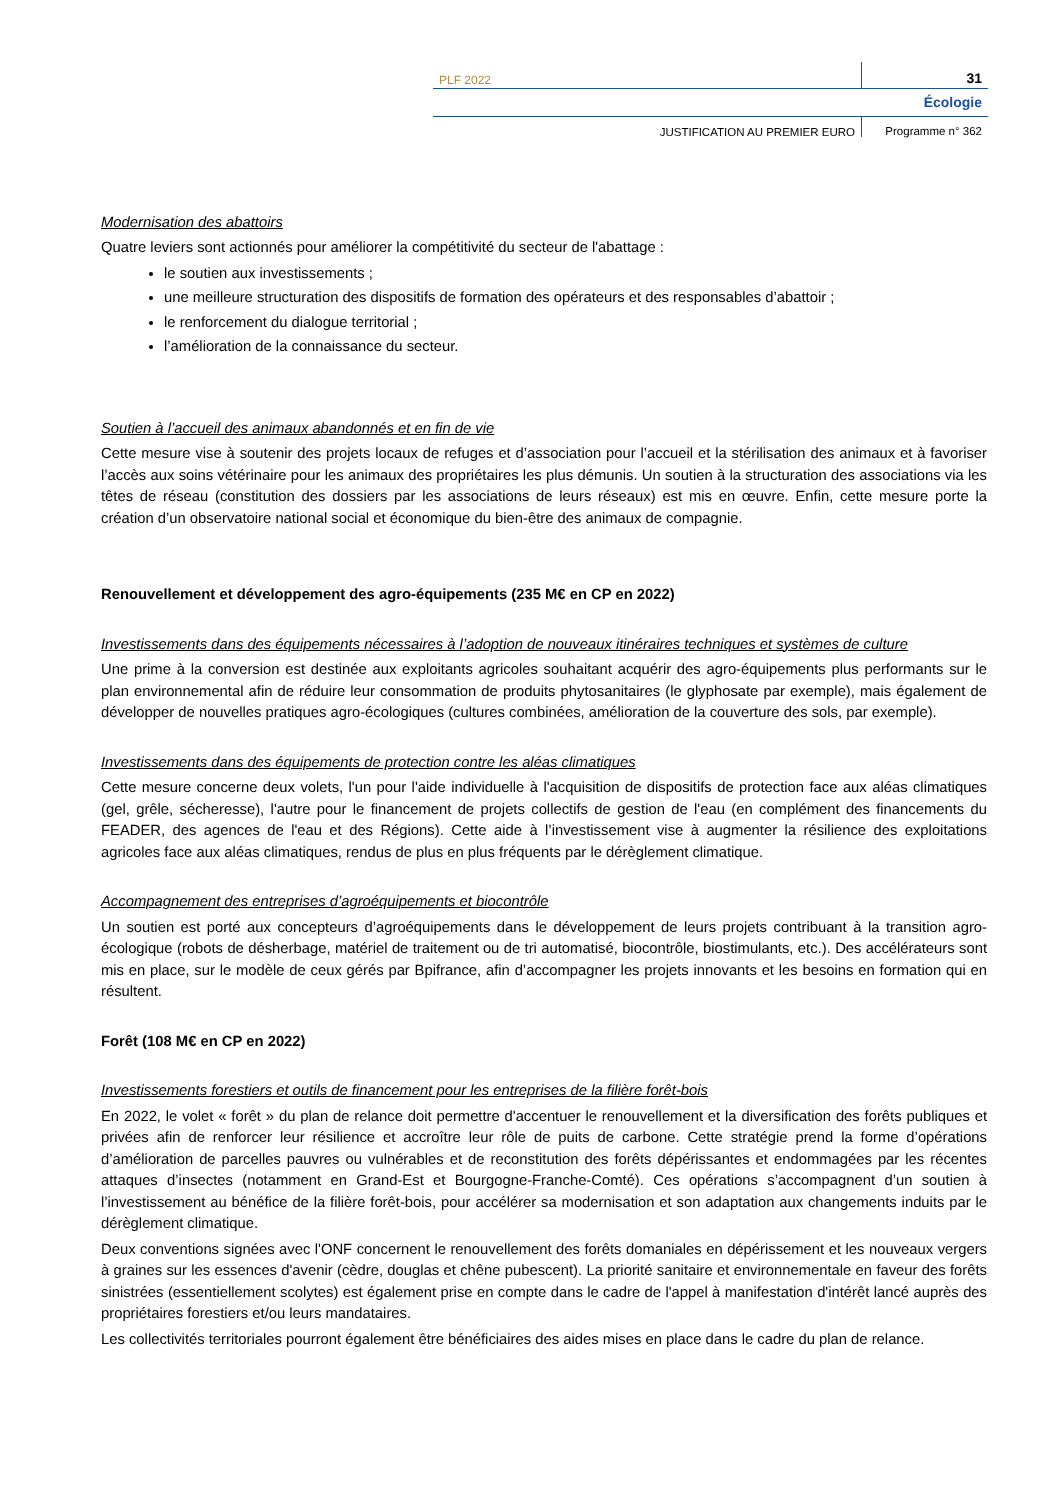PLF 2022
31
Écologie
JUSTIFICATION AU PREMIER EURO Programme n° 362
Modernisation des abattoirs
Quatre leviers sont actionnés pour améliorer la compétitivité du secteur de l'abattage :
le soutien aux investissements ;
une meilleure structuration des dispositifs de formation des opérateurs et des responsables d’abattoir ;
le renforcement du dialogue territorial ;
l’amélioration de la connaissance du secteur.
Soutien à l’accueil des animaux abandonnés et en fin de vie
Cette mesure vise à soutenir des projets locaux de refuges et d’association pour l’accueil et la stérilisation des animaux et à favoriser l’accès aux soins vétérinaire pour les animaux des propriétaires les plus démunis. Un soutien à la structuration des associations via les têtes de réseau (constitution des dossiers par les associations de leurs réseaux) est mis en œuvre. Enfin, cette mesure porte la création d’un observatoire national social et économique du bien-être des animaux de compagnie.
Renouvellement et développement des agro-équipements (235 M€ en CP en 2022)
Investissements dans des équipements nécessaires à l’adoption de nouveaux itinéraires techniques et systèmes de culture
Une prime à la conversion est destinée aux exploitants agricoles souhaitant acquérir des agro-équipements plus performants sur le plan environnemental afin de réduire leur consommation de produits phytosanitaires (le glyphosate par exemple), mais également de développer de nouvelles pratiques agro-écologiques (cultures combinées, amélioration de la couverture des sols, par exemple).
Investissements dans des équipements de protection contre les aléas climatiques
Cette mesure concerne deux volets, l'un pour l'aide individuelle à l'acquisition de dispositifs de protection face aux aléas climatiques (gel, grêle, sécheresse), l'autre pour le financement de projets collectifs de gestion de l'eau (en complément des financements du FEADER, des agences de l'eau et des Régions). Cette aide à l’investissement vise à augmenter la résilience des exploitations agricoles face aux aléas climatiques, rendus de plus en plus fréquents par le dérèglement climatique.
Accompagnement des entreprises d’agroéquipements et biocontrôle
Un soutien est porté aux concepteurs d’agroéquipements dans le développement de leurs projets contribuant à la transition agro-écologique (robots de désherbage, matériel de traitement ou de tri automatisé, biocontrôle, biostimulants, etc.). Des accélérateurs sont mis en place, sur le modèle de ceux gérés par Bpifrance, afin d’accompagner les projets innovants et les besoins en formation qui en résultent.
Forêt (108 M€ en CP en 2022)
Investissements forestiers et outils de financement pour les entreprises de la filière forêt-bois
En 2022, le volet « forêt » du plan de relance doit permettre d'accentuer le renouvellement et la diversification des forêts publiques et privées afin de renforcer leur résilience et accroître leur rôle de puits de carbone. Cette stratégie prend la forme d’opérations d’amélioration de parcelles pauvres ou vulnérables et de reconstitution des forêts dépérissantes et endommagées par les récentes attaques d’insectes (notamment en Grand-Est et Bourgogne-Franche-Comté). Ces opérations s’accompagnent d’un soutien à l’investissement au bénéfice de la filière forêt-bois, pour accélérer sa modernisation et son adaptation aux changements induits par le dérèglement climatique.
Deux conventions signées avec l'ONF concernent le renouvellement des forêts domaniales en dépérissement et les nouveaux vergers à graines sur les essences d'avenir (cèdre, douglas et chêne pubescent). La priorité sanitaire et environnementale en faveur des forêts sinistrées (essentiellement scolytes) est également prise en compte dans le cadre de l'appel à manifestation d'intérêt lancé auprès des propriétaires forestiers et/ou leurs mandataires.
Les collectivités territoriales pourront également être bénéficiaires des aides mises en place dans le cadre du plan de relance.